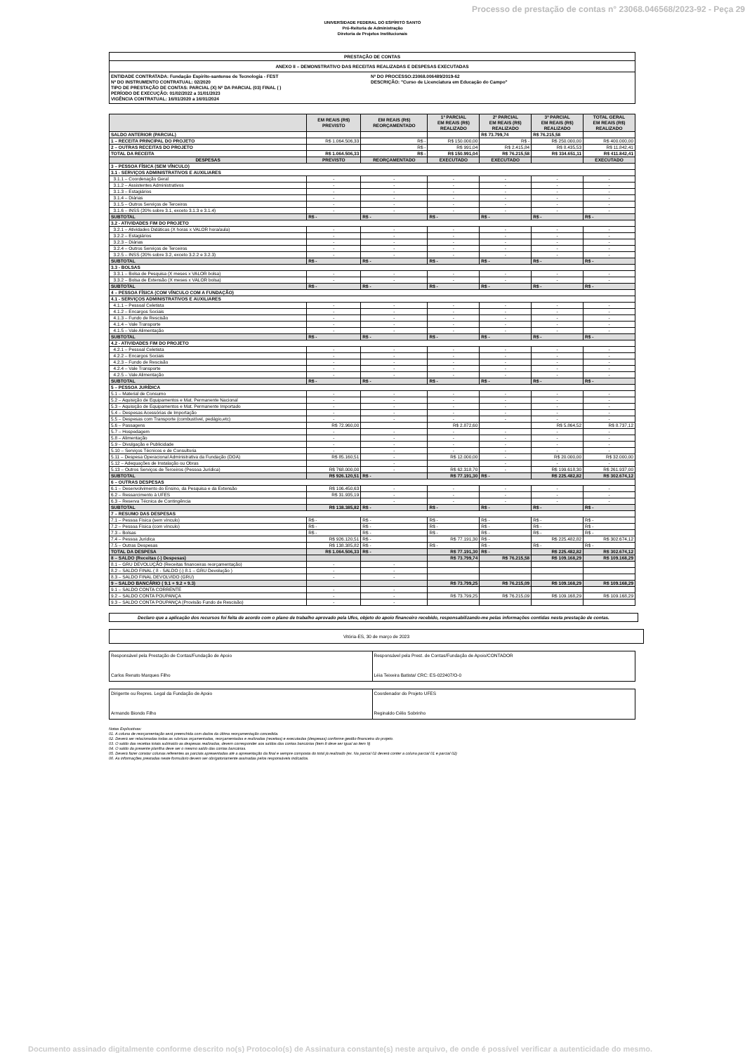Processo de prestação de contas n° 23068.046568/2023-92 - Peça 29
UNIVERSIDADE FEDERAL DO ESPÍRITO SANTO
Pró-Reitoria de Administração
Diretoria de Projetos Institucionais
PRESTAÇÃO DE CONTAS
ANEXO II – DEMONSTRATIVO DAS RECEITAS REALIZADAS E DESPESAS EXECUTADAS
ENTIDADE CONTRATADA: Fundação Espirito-santense de Tecnologia - FEST
Nº DO INSTRUMENTO CONTRATUAL: 02/2020
TIPO DE PRESTAÇÃO DE CONTAS: PARCIAL (X) Nº DA PARCIAL (03) FINAL ( )
PERÍODO DE EXECUÇÃO: 01/02/2022 a 31/01/2023
VIGÊNCIA CONTRATUAL: 16/01/2020 a 16/01/2024
Nº DO PROCESSO:23068.006489/2019-62
DESCRIÇÃO: "Curso de Licenciatura em Educação do Campo"
| | EM REAIS (R$) PREVISTO | EM REAIS (R$) REORÇAMENTADO | 1ª PARCIAL EM REAIS (R$) REALIZADO | 2ª PARCIAL EM REAIS (R$) REALIZADO | 3ª PARCIAL EM REAIS (R$) REALIZADO | TOTAL GERAL EM REAIS (R$) REALIZADO |
| --- | --- | --- | --- | --- | --- | --- |
| SALDO ANTERIOR (PARCIAL) | | | | R$ 73.799,74 | R$ 76.215,58 | |
| 1 – RECEITA PRINCIPAL DO PROJETO | R$ 1.064.506,33 | R$ - | R$ 150.000,00 | R$ - | R$ 250.000,00 | R$ 400.000,00 |
| 2 – OUTRAS RECEITAS DO PROJETO | | R$ - | R$ 991,04 | R$ 2.415,84 | R$ 8.435,53 | R$ 11.842,41 |
| TOTAL DA RECEITA | R$ 1.064.506,33 | R$ - | R$ 150.991,04 | R$ 76.215,58 | R$ 334.651,11 | R$ 411.842,41 |
| DESPESAS | PREVISTO | REORÇAMENTADO | EXECUTADO | EXECUTADO | | EXECUTADO |
| 3 – PESSOA FÍSICA (SEM VÍNCULO) | | | | | | |
| 3.1 - SERVIÇOS ADMINISTRATIVOS E AUXILIARES | | | | | | |
| 3.1.1 – Coordenação Geral | - | - | - | - | - | - |
| 3.1.2 – Assistentes Administrativos | - | - | - | - | - | - |
| 3.1.3 – Estagiários | - | - | - | - | - | - |
| 3.1.4 – Diárias | - | - | - | - | - | - |
| 3.1.5 – Outros Serviços de Terceiros | - | - | - | - | - | - |
| 3.1.6 – INSS (20% sobre 3.1, exceto 3.1.3 e 3.1.4) | - | - | - | - | - | - |
| SUBTOTAL | R$ - | R$ - | R$ - | R$ - | R$ - | R$ - |
| 3.2 - ATIVIDADES FIM DO PROJETO | | | | | | |
| 3.2.1 – Atividades Didáticas (X horas x VALOR hora/aula) | - | - | - | - | - | - |
| 3.2.2 – Estagiários | - | - | - | - | - | - |
| 3.2.3 – Diárias | - | - | - | - | - | - |
| 3.2.4 – Outros Serviços de Terceiros | - | - | - | - | - | - |
| 3.2.5 – INSS (20% sobre 3.2, exceto 3.2.2 e 3.2.3) | - | - | - | - | - | - |
| SUBTOTAL | R$ - | R$ - | R$ - | R$ - | R$ - | R$ - |
| 3.3 - BOLSAS | | | | | | |
| 3.3.1 – Bolsa de Pesquisa (X meses x VALOR bolsa) | - | - | - | - | - | - |
| 3.3.2 – Bolsa de Extensão (X meses x VALOR bolsa) | - | - | - | - | - | - |
| SUBTOTAL | R$ - | R$ - | R$ - | R$ - | R$ - | R$ - |
| 4 – PESSOA FÍSICA (COM VÍNCULO COM A FUNDAÇÃO) | | | | | | |
| 4.1 - SERVIÇOS ADMINISTRATIVOS E AUXILIARES | | | | | | |
| 4.1.1 – Pessoal Celetista | - | - | - | - | - | - |
| 4.1.2 – Encargos Sociais | - | - | - | - | - | - |
| 4.1.3 – Fundo de Rescisão | - | - | - | - | - | - |
| 4.1.4 – Vale Transporte | - | - | - | - | - | - |
| 4.1.5 – Vale Alimentação | - | - | - | - | - | - |
| SUBTOTAL | R$ - | R$ - | R$ - | R$ - | R$ - | R$ - |
| 4.2 - ATIVIDADES FIM DO PROJETO | | | | | | |
| 4.2.1 – Pessoal Celetista | - | - | - | - | - | - |
| 4.2.2 – Encargos Sociais | - | - | - | - | - | - |
| 4.2.3 – Fundo de Rescisão | - | - | - | - | - | - |
| 4.2.4 – Vale Transporte | - | - | - | - | - | - |
| 4.2.5 – Vale Alimentação | - | - | - | - | - | - |
| SUBTOTAL | R$ - | R$ - | R$ - | R$ - | R$ - | R$ - |
| 5 – PESSOA JURÍDICA | | | | | | |
| 5.1 – Material de Consumo | - | - | - | - | - | - |
| 5.2 – Aquisição de Equipamentos e Mat. Permanente Nacional | - | - | - | - | - | - |
| 5.3 – Aquisição de Equipamentos e Mat. Permanente Importado | - | - | - | - | - | - |
| 5.4 – Despesas Acessórias de Importação | - | - | - | - | - | - |
| 5.5 – Despesas com Transporte (combustível, pedágio,etc) | - | - | - | - | - | - |
| 5.6 – Passagens | R$ 72.960,00 | | R$ 2.872,60 | | R$ 5.864,52 | R$ 8.737,12 |
| 5.7 – Hospedagem | - | - | - | - | - | - |
| 5.8 – Alimentação | - | - | - | - | - | - |
| 5.9 – Divulgação e Publicidade | - | - | - | - | - | - |
| 5.10 – Serviços Técnicos e de Consultoria | - | - | - | - | - | - |
| 5.11 – Despesa Operacional Administrativa da Fundação (DOA) | R$ 85.160,51 | - | R$ 12.000,00 | - | R$ 20.000,00 | R$ 32.000,00 |
| 5.12 – Adequações de Instalação ou Obras | | - | | - | - | - |
| 5.13 – Outros Serviços de Terceiros (Pessoa Jurídica) | R$ 768.000,00 | - | R$ 62.318,70 | - | R$ 199.618,30 | R$ 261.937,00 |
| SUBTOTAL | R$ 926.120,51 | R$ - | R$ 77.191,30 | R$ - | R$ 225.482,82 | R$ 302.674,12 |
| 6 – OUTRAS DESPESAS | | | | | | |
| 6.1 – Desenvolvimento do Ensino, da Pesquisa e da Extensão | R$ 106.450,63 | - | - | - | - | - |
| 6.2 – Ressarcimento à UFES | R$ 31.935,19 | - | - | - | - | - |
| 6.3 – Reserva Técnica de Contingência | | - | - | - | - | - |
| SUBTOTAL | R$ 138.385,82 | R$ - | R$ - | R$ - | R$ - | R$ - |
| 7 – RESUMO DAS DESPESAS | | | | | | |
| 7.1 – Pessoa Física (sem vínculo) | R$ - | R$ - | R$ - | R$ - | R$ - | R$ - |
| 7.2 – Pessoa Física (com vínculo) | R$ - | R$ - | R$ - | R$ - | R$ - | R$ - |
| 7.3 – Bolsas | R$ - | R$ - | R$ - | R$ - | R$ - | R$ - |
| 7.4 – Pessoa Jurídica | R$ 926.120,51 | R$ - | R$ 77.191,30 | R$ - | R$ 225.482,82 | R$ 302.674,12 |
| 7.5 – Outras Despesas | R$ 138.385,82 | R$ - | R$ - | R$ - | R$ - | R$ - |
| TOTAL DA DESPESA | R$ 1.064.506,33 | R$ - | R$ 77.191,30 | R$ - | R$ 225.482,82 | R$ 302.674,12 |
| 8 – SALDO (Receitas (-) Despesas) | | | R$ 73.799,74 | R$ 76.215,58 | R$ 109.168,29 | R$ 109.168,29 |
| 8.1 – GRU DEVOLUÇÃO (Receitas financeiras reorçamentação) | - | - | | | | |
| 8.2 – SALDO FINAL ( 8 - SALDO (-) 8.1 – GRU Devolução ) | - | - | | | | |
| 8.3 – SALDO FINAL DEVOLVIDO (GRU) | - | - | | | | |
| 9 – SALDO BANCÁRIO ( 9.1 + 9.2 + 9.3) | | | R$ 73.799,25 | R$ 76.215,09 | R$ 109.168,29 | R$ 109.168,29 |
| 9.1 – SALDO CONTA CORRENTE | - | - | | | | |
| 9.2 – SALDO CONTA POUPANÇA | - | - | R$ 73.799,25 | R$ 76.215,09 | R$ 109.168,29 | R$ 109.168,29 |
| 9.3 – SALDO CONTA POUPANÇA (Provisão Fundo de Rescisão) | - | - | | | | |
Declaro que a aplicação dos recursos foi feita de acordo com o plano de trabalho aprovado pela Ufes, objeto do apoio financeiro recebido, responsabilizando-me pelas informações contidas nesta prestação de contas.
Vitória-ES, 30 de março de 2023
| Responsável pela Prestação de Contas/Fundação de Apoio Carlos Renato Marques Filho | Responsável pela Prest. de Contas/Fundação de Apoio/CONTADOR Léia Teixeira Batista/ CRC: ES-022407/O-0 |
| Dirigente ou Repres. Legal da Fundação de Apoio Armando Biondo Filho | Coordenador do Projeto UFES Reginaldo Célio Sobrinho |
Notas Explicativas:
01. A coluna de reorçamentação será preenchida com dados da última reorçamentação concedida.
02. Deverá ser relacionadas todas as rubricas orçamentadas, reorçamentadas e realizadas (receitas) e executadas (despesas) conforme gestão financeira do projeto.
03. O saldo das receitas totais subtraído as despesas realizadas, devem corresponder aos saldos das contas bancárias (item 8 deve ser igual ao item 9)
04. O saldo da presente planilha deve ser o mesmo saldo das contas bancárias.
05. Deverá fazer constar colunas referentes as parciais apresentadas até a apresentação da final e sempre composta do total já realizado (ex. Na parcial 02 deverá conter a coluna parcial 01 e parcial 02)
06. As informações prestadas neste formulário devem ser obrigatoriamente assinadas pelos responsáveis indicados.
Documento assinado digitalmente conforme descrito no(s) Protocolo(s) de Assinatura constante(s) neste arquivo, de onde é possível verificar a autenticidade do mesmo.